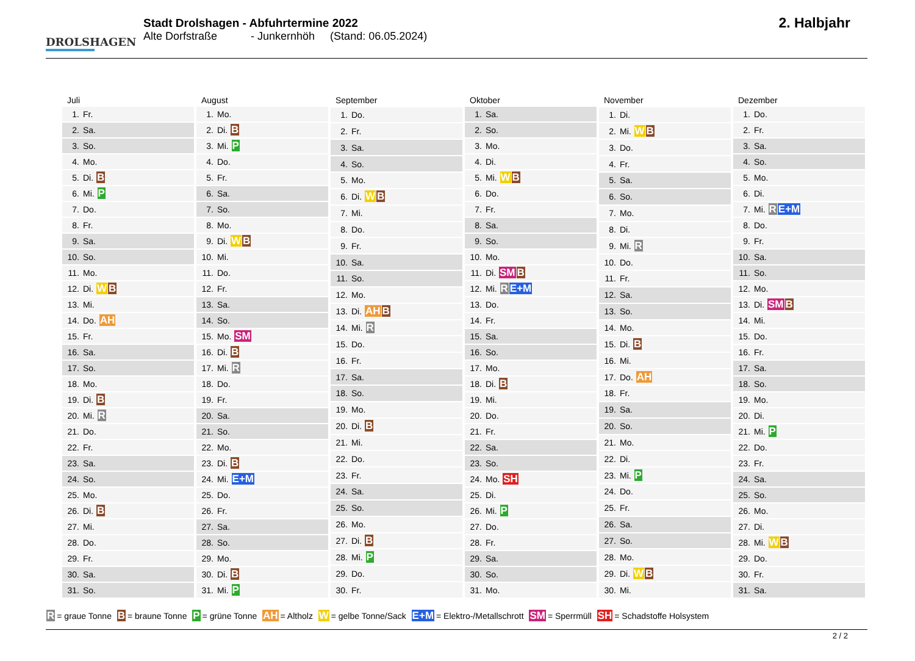DROLSHAGEN
Stadt Drolshagen - Abfuhrtermine 2022
Alte Dorfstraße - Junkernhöh (Stand: 06.05.2024)
2. Halbjahr
| Juli |
| --- |
| 1. Fr. |
| 2. Sa. |
| 3. So. |
| 4. Mo. |
| 5. Di. B |
| 6. Mi. P |
| 7. Do. |
| 8. Fr. |
| 9. Sa. |
| 10. So. |
| 11. Mo. |
| 12. Di. W B |
| 13. Mi. |
| 14. Do. AH |
| 15. Fr. |
| 16. Sa. |
| 17. So. |
| 18. Mo. |
| 19. Di. B |
| 20. Mi. R |
| 21. Do. |
| 22. Fr. |
| 23. Sa. |
| 24. So. |
| 25. Mo. |
| 26. Di. B |
| 27. Mi. |
| 28. Do. |
| 29. Fr. |
| 30. Sa. |
| 31. So. |
| August |
| --- |
| 1. Mo. |
| 2. Di. B |
| 3. Mi. P |
| 4. Do. |
| 5. Fr. |
| 6. Sa. |
| 7. So. |
| 8. Mo. |
| 9. Di. W B |
| 10. Mi. |
| 11. Do. |
| 12. Fr. |
| 13. Sa. |
| 14. So. |
| 15. Mo. SM |
| 16. Di. B |
| 17. Mi. R |
| 18. Do. |
| 19. Fr. |
| 20. Sa. |
| 21. So. |
| 22. Mo. |
| 23. Di. B |
| 24. Mi. E+M |
| 25. Do. |
| 26. Fr. |
| 27. Sa. |
| 28. So. |
| 29. Mo. |
| 30. Di. B |
| 31. Mi. P |
| September |
| --- |
| 1. Do. |
| 2. Fr. |
| 3. Sa. |
| 4. So. |
| 5. Mo. |
| 6. Di. W B |
| 7. Mi. |
| 8. Do. |
| 9. Fr. |
| 10. Sa. |
| 11. So. |
| 12. Mo. |
| 13. Di. AH B |
| 14. Mi. R |
| 15. Do. |
| 16. Fr. |
| 17. Sa. |
| 18. So. |
| 19. Mo. |
| 20. Di. B |
| 21. Mi. |
| 22. Do. |
| 23. Fr. |
| 24. Sa. |
| 25. So. |
| 26. Mo. |
| 27. Di. B |
| 28. Mi. P |
| 29. Do. |
| 30. Fr. |
| Oktober |
| --- |
| 1. Sa. |
| 2. So. |
| 3. Mo. |
| 4. Di. |
| 5. Mi. W B |
| 6. Do. |
| 7. Fr. |
| 8. Sa. |
| 9. So. |
| 10. Mo. |
| 11. Di. SM B |
| 12. Mi. R E+M |
| 13. Do. |
| 14. Fr. |
| 15. Sa. |
| 16. So. |
| 17. Mo. |
| 18. Di. B |
| 19. Mi. |
| 20. Do. |
| 21. Fr. |
| 22. Sa. |
| 23. So. |
| 24. Mo. SH |
| 25. Di. |
| 26. Mi. P |
| 27. Do. |
| 28. Fr. |
| 29. Sa. |
| 30. So. |
| 31. Mo. |
| November |
| --- |
| 1. Di. |
| 2. Mi. W B |
| 3. Do. |
| 4. Fr. |
| 5. Sa. |
| 6. So. |
| 7. Mo. |
| 8. Di. |
| 9. Mi. R |
| 10. Do. |
| 11. Fr. |
| 12. Sa. |
| 13. So. |
| 14. Mo. |
| 15. Di. B |
| 16. Mi. |
| 17. Do. AH |
| 18. Fr. |
| 19. Sa. |
| 20. So. |
| 21. Mo. |
| 22. Di. |
| 23. Mi. P |
| 24. Do. |
| 25. Fr. |
| 26. Sa. |
| 27. So. |
| 28. Mo. |
| 29. Di. W B |
| 30. Mi. |
| Dezember |
| --- |
| 1. Do. |
| 2. Fr. |
| 3. Sa. |
| 4. So. |
| 5. Mo. |
| 6. Di. |
| 7. Mi. R E+M |
| 8. Do. |
| 9. Fr. |
| 10. Sa. |
| 11. So. |
| 12. Mo. |
| 13. Di. SM B |
| 14. Mi. |
| 15. Do. |
| 16. Fr. |
| 17. Sa. |
| 18. So. |
| 19. Mo. |
| 20. Di. |
| 21. Mi. P |
| 22. Do. |
| 23. Fr. |
| 24. Sa. |
| 25. So. |
| 26. Mo. |
| 27. Di. |
| 28. Mi. W B |
| 29. Do. |
| 30. Fr. |
| 31. Sa. |
R = graue Tonne B = braune Tonne P = grüne Tonne AH = Altholz W = gelbe Tonne/Sack E+M = Elektro-/Metallschrott SM = Sperrmüll SH = Schadstoffe Holsystem
2 / 2